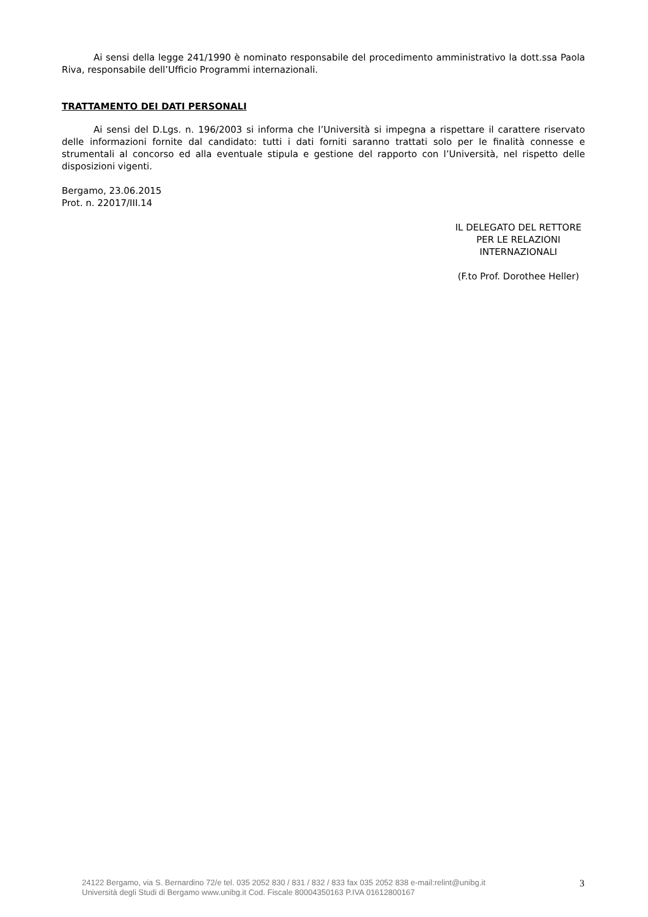Ai sensi della legge 241/1990 è nominato responsabile del procedimento amministrativo la dott.ssa Paola Riva, responsabile dell’Ufficio Programmi internazionali.
TRATTAMENTO DEI DATI PERSONALI
Ai sensi del D.Lgs. n. 196/2003 si informa che l’Università si impegna a rispettare il carattere riservato delle informazioni fornite dal candidato: tutti i dati forniti saranno trattati solo per le finalità connesse e strumentali al concorso ed alla eventuale stipula e gestione del rapporto con l’Università, nel rispetto delle disposizioni vigenti.
Bergamo, 23.06.2015
Prot. n. 22017/III.14
IL DELEGATO DEL RETTORE
PER LE RELAZIONI
INTERNAZIONALI
(F.to Prof. Dorothee Heller)
24122 Bergamo, via S. Bernardino 72/e tel. 035 2052 830 / 831 / 832 / 833 fax 035 2052 838 e-mail:relint@unibg.it
Università degli Studi di Bergamo www.unibg.it Cod. Fiscale 80004350163 P.IVA 01612800167
3